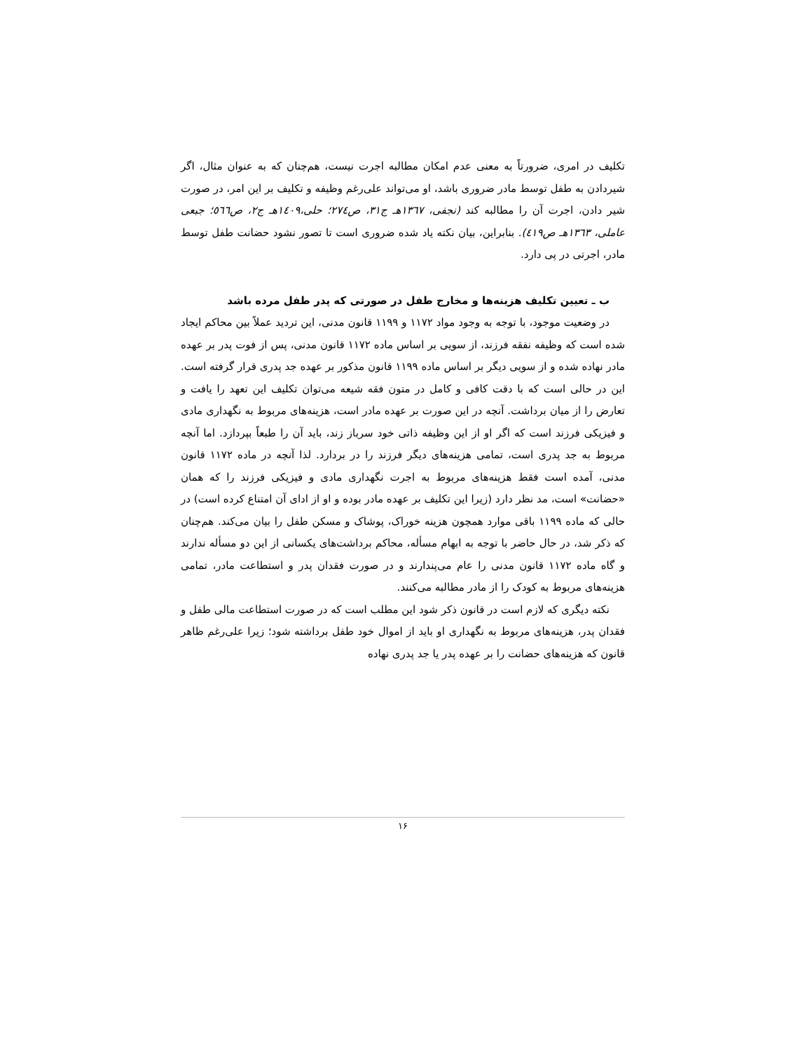تکلیف در امری، ضرورتاً به معنی عدم امکان مطالبه اجرت نیست، هم‌چنان که به عنوان مثال، اگر شیردادن به طفل توسط مادر ضروری باشد، او می‌تواند علی‌رغم وظیفه و تکلیف بر این امر، در صورت شیر دادن، اجرت آن را مطالبه کند (نجفی، ۱۳٦۷هـ ج۳۱، ص۲۷٤؛ حلی،۱٤۰۹هـ ج۲، ص٥٦٦؛ جبعی عاملی، ۱۳٦۳هـ ص٤۱۹). بنابراین، بیان نکته یاد شده ضروری است تا تصور نشود حضانت طفل توسط مادر، اجرتی در پی دارد.
ب ـ تعیین تکلیف هزینه‌ها و مخارج طفل در صورتی که پدر طفل مرده باشد
در وضعیت موجود، با توجه به وجود مواد ۱۱۷۲ و ۱۱۹۹ قانون مدنی، این تردید عملاً بین محاکم ایجاد شده است که وظیفه نفقه فرزند، از سویی بر اساس ماده ۱۱۷۲ قانون مدنی، پس از فوت پدر بر عهده مادر نهاده شده و از سویی دیگر بر اساس ماده ۱۱۹۹ قانون مذکور بر عهده جد پدری قرار گرفته است. این در حالی است که با دقت کافی و کامل در متون فقه شیعه می‌توان تکلیف این تعهد را یافت و تعارض را از میان برداشت. آنچه در این صورت بر عهده مادر است، هزینه‌های مربوط به نگهداری مادی و فیزیکی فرزند است که اگر او از این وظیفه ذاتی خود سرباز زند، باید آن را طبعاً بپردازد. اما آنچه مربوط به جد پدری است، تمامی هزینه‌های دیگر فرزند را در بردارد. لذا آنچه در ماده ۱۱۷۲ قانون مدنی، آمده است فقط هزینه‌های مربوط به اجرت نگهداری مادی و فیزیکی فرزند را که همان «حضانت» است، مد نظر دارد (زیرا این تکلیف بر عهده مادر بوده و او از ادای آن امتناع کرده است) در حالی که ماده ۱۱۹۹ باقی موارد همچون هزینه خوراک، پوشاک و مسکن طفل را بیان می‌کند. هم‌چنان که ذکر شد، در حال حاضر با توجه به ابهام مسأله، محاکم برداشت‌های یکسانی از این دو مسأله ندارند و گاه ماده ۱۱۷۲ قانون مدنی را عام می‌پندارند و در صورت فقدان پدر و استطاعت مادر، تمامی هزینه‌های مربوط به کودک را از مادر مطالبه می‌کنند.
نکته دیگری که لازم است در قانون ذکر شود این مطلب است که در صورت استطاعت مالی طفل و فقدان پدر، هزینه‌های مربوط به نگهداری او باید از اموال خود طفل برداشته شود؛ زیرا علی‌رغم ظاهر قانون که هزینه‌های حضانت را بر عهده پدر یا جد پدری نهاده
۱۶